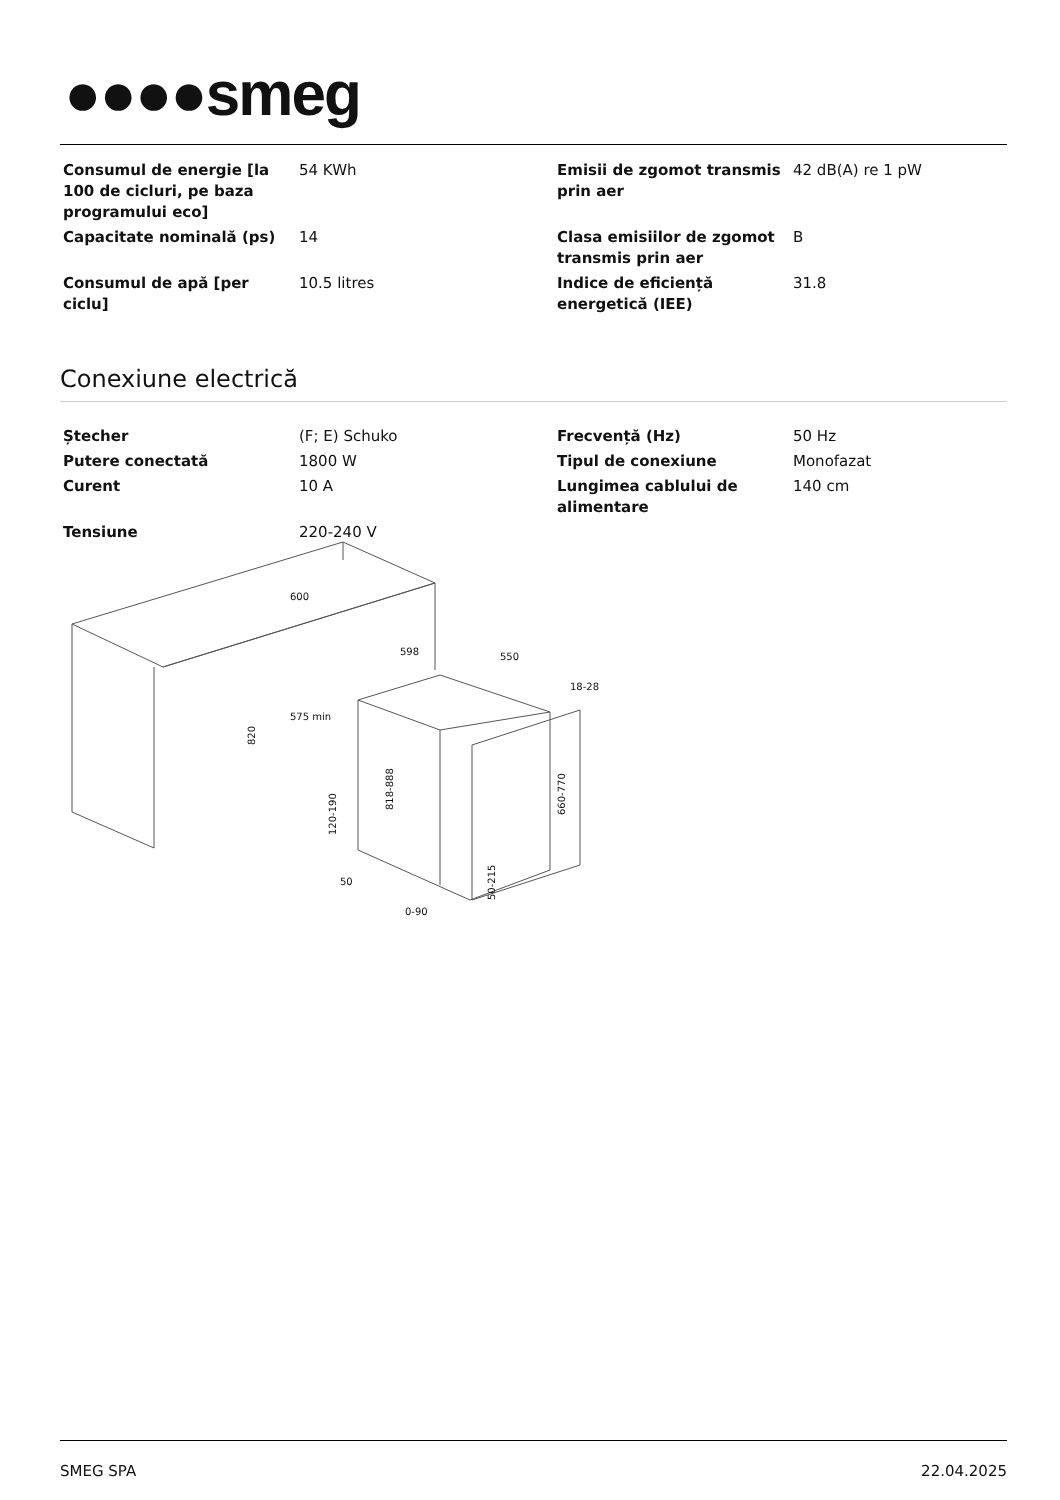●●●●smeg
| Consumul de energie [la 100 de cicluri, pe baza programului eco] | 54 KWh | Emisii de zgomot transmis prin aer | 42 dB(A) re 1 pW |
| Capacitate nominală (ps) | 14 | Clasa emisiilor de zgomot transmis prin aer | B |
| Consumul de apă [per ciclu] | 10.5 litres | Indice de eficiență energetică (IEE) | 31.8 |
Conexiune electrică
| Ștecher | (F; E) Schuko | Frecvență (Hz) | 50 Hz |
| Putere conectată | 1800 W | Tipul de conexiune | Monofazat |
| Curent | 10 A | Lungimea cablului de alimentare | 140 cm |
| Tensiune | 220-240 V | | |
600
598
550
575 min
18-28
820
818-888
660-770
120-190
50
50-215
0-90
SMEG SPA 22.04.2025